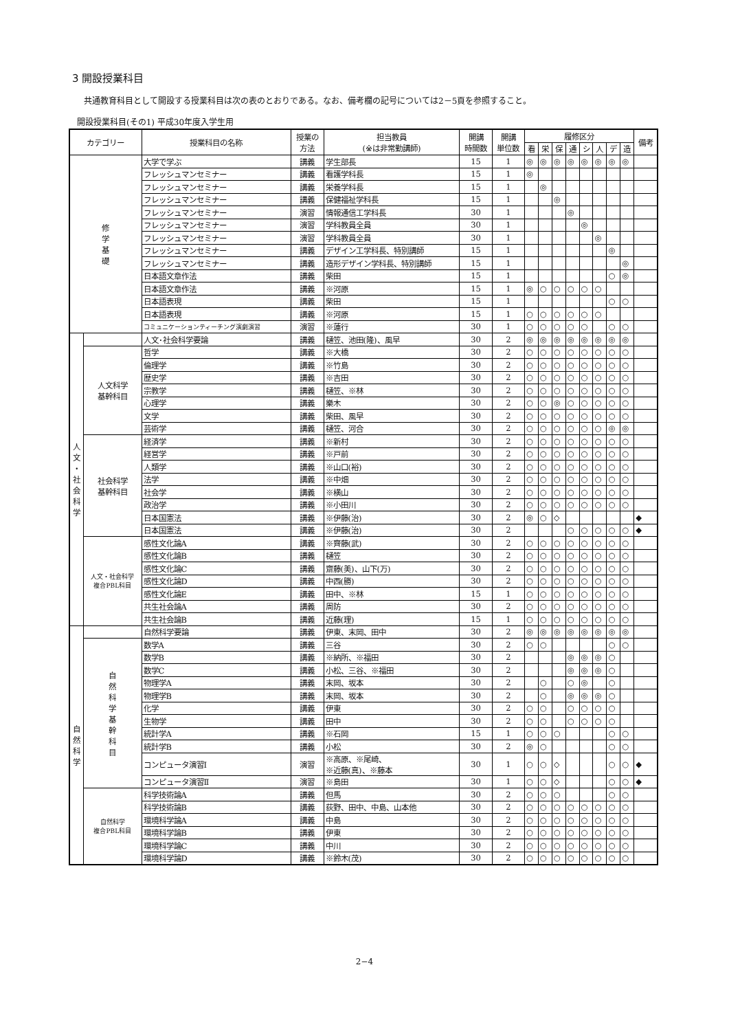3 開設授業科目
共通教育科目として開設する授業科目は次の表のとおりである。なお、備考欄の記号については2－5頁を参照すること。
開設授業科目(その1) 平成30年度入学生用
| カテゴリー | | 授業科目の名称 | 授業の 方法 | 担当教員 (※は非常勤講師) | 開講 時間数 | 開講 単位数 | 履修区分 | | | | | | | | 備考 |
| --- | --- | --- | --- | --- | --- | --- | --- | --- | --- | --- | --- | --- | --- | --- | --- |
| | | | | | | | 看 | 栄 | 保 | 通 | シ | 人 | デ | 造 | |
| 修 学 基 礎 | | 大学で学ぶ | 講義 | 学生部長 | 15 | 1 | ◎ | ◎ | ◎ | ◎ | ◎ | ◎ | ◎ | ◎ | |
| | | フレッシュマンセミナー | 講義 | 看護学科長 | 15 | 1 | ◎ | | | | | | | | |
| | | フレッシュマンセミナー | 講義 | 栄養学科長 | 15 | 1 | | ◎ | | | | | | | |
| | | フレッシュマンセミナー | 講義 | 保健福祉学科長 | 15 | 1 | | | ◎ | | | | | | |
| | | フレッシュマンセミナー | 演習 | 情報通信工学科長 | 30 | 1 | | | | ◎ | | | | | |
| | | フレッシュマンセミナー | 演習 | 学科教員全員 | 30 | 1 | | | | | ◎ | | | | |
| | | フレッシュマンセミナー | 演習 | 学科教員全員 | 30 | 1 | | | | | | ◎ | | | |
| | | フレッシュマンセミナー | 講義 | デザイン工学科長、特別講師 | 15 | 1 | | | | | | | ◎ | | |
| | | フレッシュマンセミナー | 講義 | 造形デザイン学科長、特別講師 | 15 | 1 | | | | | | | | ◎ | |
| | | 日本語文章作法 | 講義 | 柴田 | 15 | 1 | | | | | | | ○ | ◎ | |
| | | 日本語文章作法 | 講義 | ※河原 | 15 | 1 | ◎ | ○ | ○ | ○ | ○ | ○ | | | |
| | | 日本語表現 | 講義 | 柴田 | 15 | 1 | | | | | | | ○ | ○ | |
| | | 日本語表現 | 講義 | ※河原 | 15 | 1 | ○ | ○ | ○ | ○ | ○ | ○ | | | |
| | | コミュニケーションティーチング演劇演習 | 演習 | ※蓮行 | 30 | 1 | ○ | ○ | ○ | ○ | ○ | | ○ | ○ | |
| 人 文 ・ 社 会 科 学 | | 人文･社会科学要論 | 講義 | 樋笠、池田(隆)、風早 | 30 | 2 | ◎ | ◎ | ◎ | ◎ | ◎ | ◎ | ◎ | ◎ | |
| | 人文科学 基幹科目 | 哲学 | 講義 | ※大橋 | 30 | 2 | ○ | ○ | ○ | ○ | ○ | ○ | ○ | ○ | |
| | | 倫理学 | 講義 | ※竹島 | 30 | 2 | ○ | ○ | ○ | ○ | ○ | ○ | ○ | ○ | |
| | | 歴史学 | 講義 | ※吉田 | 30 | 2 | ○ | ○ | ○ | ○ | ○ | ○ | ○ | ○ | |
| | | 宗教学 | 講義 | 樋笠、※林 | 30 | 2 | ○ | ○ | ○ | ○ | ○ | ○ | ○ | ○ | |
| | | 心理学 | 講義 | 樂木 | 30 | 2 | ○ | ○ | ◎ | ○ | ○ | ○ | ○ | ○ | |
| | | 文学 | 講義 | 柴田、風早 | 30 | 2 | ○ | ○ | ○ | ○ | ○ | ○ | ○ | ○ | |
| | | 芸術学 | 講義 | 樋笠、河合 | 30 | 2 | ○ | ○ | ○ | ○ | ○ | ○ | ◎ | ◎ | |
| | 社会科学 基幹科目 | 経済学 | 講義 | ※新村 | 30 | 2 | ○ | ○ | ○ | ○ | ○ | ○ | ○ | ○ | |
| | | 経営学 | 講義 | ※戸前 | 30 | 2 | ○ | ○ | ○ | ○ | ○ | ○ | ○ | ○ | |
| | | 人類学 | 講義 | ※山口(裕) | 30 | 2 | ○ | ○ | ○ | ○ | ○ | ○ | ○ | ○ | |
| | | 法学 | 講義 | ※中畑 | 30 | 2 | ○ | ○ | ○ | ○ | ○ | ○ | ○ | ○ | |
| | | 社会学 | 講義 | ※横山 | 30 | 2 | ○ | ○ | ○ | ○ | ○ | ○ | ○ | ○ | |
| | | 政治学 | 講義 | ※小田川 | 30 | 2 | ○ | ○ | ○ | ○ | ○ | ○ | ○ | ○ | |
| | | 日本国憲法 | 講義 | ※伊藤(治) | 30 | 2 | ◎ | ○ | ◇ | | | | | | ◆ |
| | | 日本国憲法 | 講義 | ※伊藤(治) | 30 | 2 | | | | ○ | ○ | ○ | ○ | ○ | ◆ |
| | 人文・社会科学 複合PBL科目 | 感性文化論A | 講義 | ※齊藤(武) | 30 | 2 | ○ | ○ | ○ | ○ | ○ | ○ | ○ | ○ | |
| | | 感性文化論B | 講義 | 樋笠 | 30 | 2 | ○ | ○ | ○ | ○ | ○ | ○ | ○ | ○ | |
| | | 感性文化論C | 講義 | 齋藤(美)、山下(万) | 30 | 2 | ○ | ○ | ○ | ○ | ○ | ○ | ○ | ○ | |
| | | 感性文化論D | 講義 | 中西(勝) | 30 | 2 | ○ | ○ | ○ | ○ | ○ | ○ | ○ | ○ | |
| | | 感性文化論E | 講義 | 田中、※林 | 15 | 1 | ○ | ○ | ○ | ○ | ○ | ○ | ○ | ○ | |
| | | 共生社会論A | 講義 | 周防 | 30 | 2 | ○ | ○ | ○ | ○ | ○ | ○ | ○ | ○ | |
| | | 共生社会論B | 講義 | 近藤(理) | 15 | 1 | ○ | ○ | ○ | ○ | ○ | ○ | ○ | ○ | |
| 自 然 科 学 | | 自然科学要論 | 講義 | 伊東、末岡、田中 | 30 | 2 | ◎ | ◎ | ◎ | ◎ | ◎ | ◎ | ◎ | ◎ | |
| | 自 然 科 学 基 幹 科 目 | 数学A | 講義 | 三谷 | 30 | 2 | ○ | ○ | | | | | ○ | ○ | |
| | | 数学B | 講義 | ※納所、※福田 | 30 | 2 | | | | ◎ | ◎ | ◎ | ○ | | |
| | | 数学C | 講義 | 小松、三谷、※福田 | 30 | 2 | | | | ◎ | ◎ | ◎ | ○ | | |
| | | 物理学A | 講義 | 末岡、坂本 | 30 | 2 | | ○ | | ○ | ◎ | | ○ | | |
| | | 物理学B | 講義 | 末岡、坂本 | 30 | 2 | | ○ | | ◎ | ◎ | ◎ | ○ | | |
| | | 化学 | 講義 | 伊東 | 30 | 2 | ○ | ○ | | ○ | ○ | ○ | ○ | | |
| | | 生物学 | 講義 | 田中 | 30 | 2 | ○ | ○ | | ○ | ○ | ○ | ○ | | |
| | | 統計学A | 講義 | ※石岡 | 15 | 1 | ○ | ○ | ○ | | | | ○ | ○ | |
| | | 統計学B | 講義 | 小松 | 30 | 2 | ◎ | ○ | | | | | ○ | ○ | |
| | | コンピュータ演習Ⅰ | 演習 | ※高原、※尾崎、 ※近藤(真)、※藤本 | 30 | 1 | ○ | ○ | ◇ | | | | ○ | ○ | ◆ |
| | | コンピュータ演習Ⅱ | 演習 | ※島田 | 30 | 1 | ○ | ○ | ◇ | | | | ○ | ○ | ◆ |
| | 自然科学 複合PBL科目 | 科学技術論A | 講義 | 但馬 | 30 | 2 | ○ | ○ | ○ | | | | ○ | ○ | |
| | | 科学技術論B | 講義 | 荻野、田中、中島、山本他 | 30 | 2 | ○ | ○ | ○ | ○ | ○ | ○ | ○ | ○ | |
| | | 環境科学論A | 講義 | 中島 | 30 | 2 | ○ | ○ | ○ | ○ | ○ | ○ | ○ | ○ | |
| | | 環境科学論B | 講義 | 伊東 | 30 | 2 | ○ | ○ | ○ | ○ | ○ | ○ | ○ | ○ | |
| | | 環境科学論C | 講義 | 中川 | 30 | 2 | ○ | ○ | ○ | ○ | ○ | ○ | ○ | ○ | |
| | | 環境科学論D | 講義 | ※鈴木(茂) | 30 | 2 | ○ | ○ | ○ | ○ | ○ | ○ | ○ | ○ | |
2−4